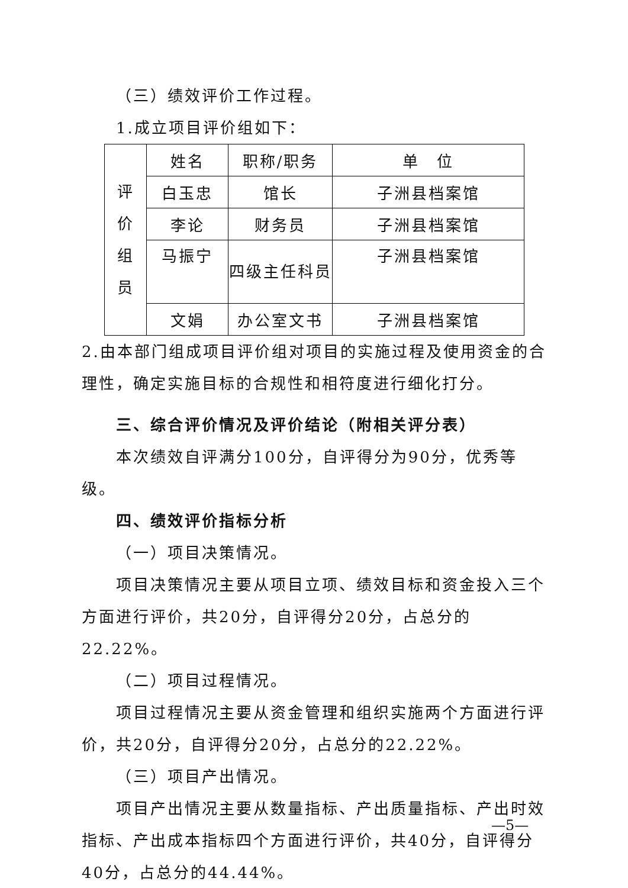（三）绩效评价工作过程。
1.成立项目评价组如下：
| 评 价 组 员 | 姓名 | 职称/职务 | 单 位 |
| | 白玉忠 | 馆长 | 子洲县档案馆 |
| | 李论 | 财务员 | 子洲县档案馆 |
| | 马振宁 | 四级主任科员 | 子洲县档案馆 |
| | 文娟 | 办公室文书 | 子洲县档案馆 |
2.由本部门组成项目评价组对项目的实施过程及使用资金的合理性，确定实施目标的合规性和相符度进行细化打分。
三、综合评价情况及评价结论（附相关评分表）
本次绩效自评满分100分，自评得分为90分，优秀等级。
四、绩效评价指标分析
（一）项目决策情况。
项目决策情况主要从项目立项、绩效目标和资金投入三个方面进行评价，共20分，自评得分20分，占总分的22.22%。
（二）项目过程情况。
项目过程情况主要从资金管理和组织实施两个方面进行评价，共20分，自评得分20分，占总分的22.22%。
（三）项目产出情况。
项目产出情况主要从数量指标、产出质量指标、产出时效指标、产出成本指标四个方面进行评价，共40分，自评得分40分，占总分的44.44%。
—5—